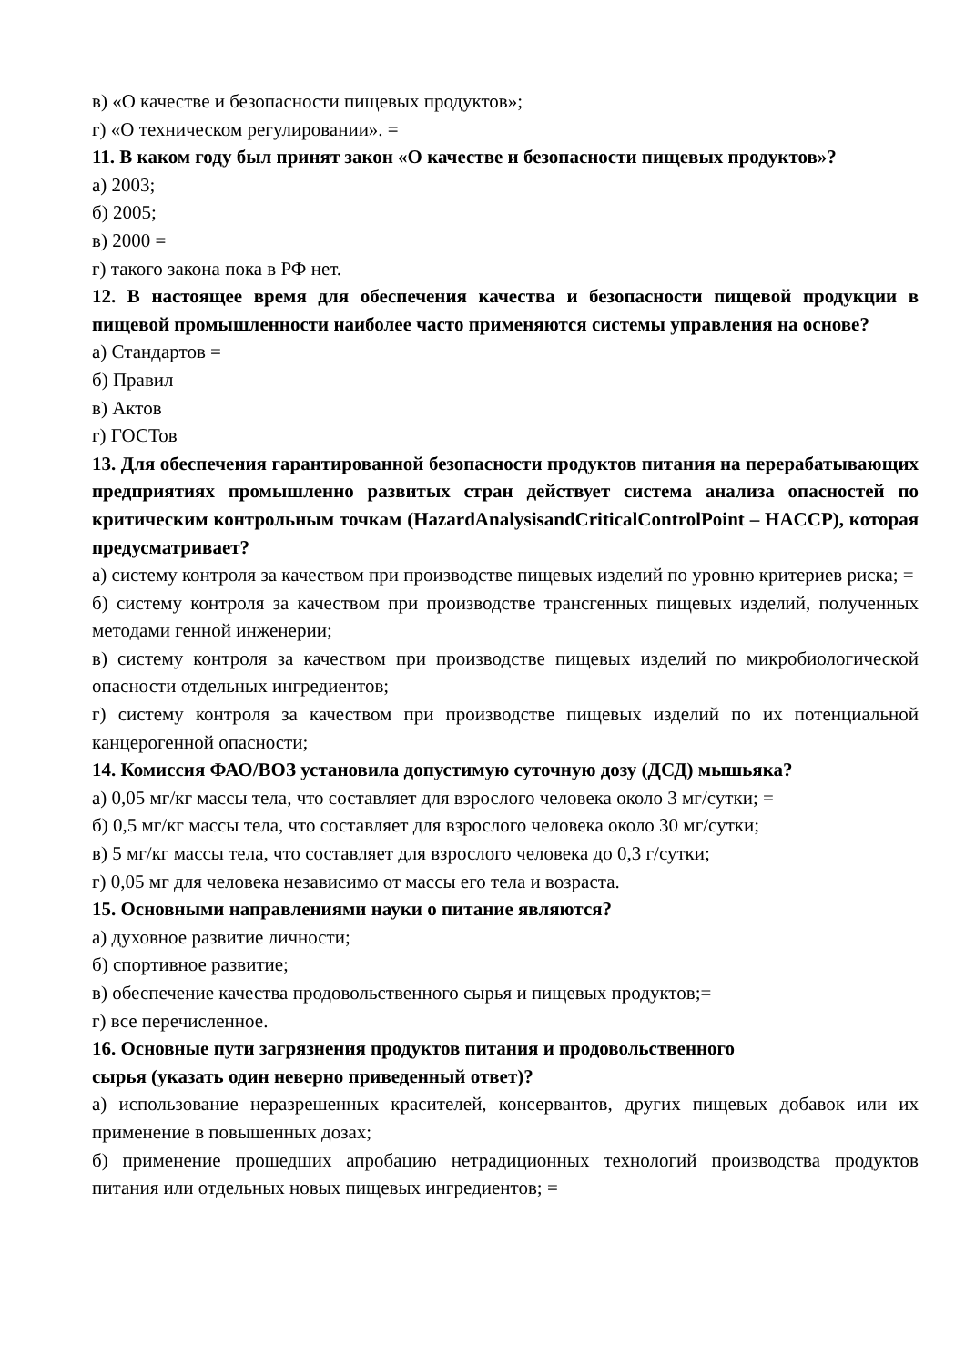в) «О качестве и безопасности пищевых продуктов»;
г) «О техническом регулировании». =
11. В каком году был принят закон «О качестве и безопасности пищевых продуктов»?
а) 2003;
б) 2005;
в) 2000 =
г) такого закона пока в РФ нет.
12. В настоящее время для обеспечения качества и безопасности пищевой продукции в пищевой промышленности наиболее часто применяются системы управления на основе?
а) Стандартов =
б) Правил
в) Актов
г) ГОСТов
13. Для обеспечения гарантированной безопасности продуктов питания на перерабатывающих предприятиях промышленно развитых стран действует система анализа опасностей по критическим контрольным точкам (HazardAnalysisandCriticalControlPoint – HACCP), которая предусматривает?
а) систему контроля за качеством при производстве пищевых изделий по уровню критериев риска; =
б) систему контроля за качеством при производстве трансгенных пищевых изделий, полученных методами генной инженерии;
в) систему контроля за качеством при производстве пищевых изделий по микробиологической опасности отдельных ингредиентов;
г) систему контроля за качеством при производстве пищевых изделий по их потенциальной канцерогенной опасности;
14. Комиссия ФАО/ВОЗ установила допустимую суточную дозу (ДСД) мышьяка?
а) 0,05 мг/кг массы тела, что составляет для взрослого человека около 3 мг/сутки; =
б) 0,5 мг/кг массы тела, что составляет для взрослого человека около 30 мг/сутки;
в) 5 мг/кг массы тела, что составляет для взрослого человека до 0,3 г/сутки;
г) 0,05 мг для человека независимо от массы его тела и возраста.
15. Основными направлениями науки о питание являются?
а) духовное развитие личности;
б) спортивное развитие;
в) обеспечение качества продовольственного сырья и пищевых продуктов;=
г) все перечисленное.
16. Основные пути загрязнения продуктов питания и продовольственного
сырья (указать один неверно приведенный ответ)?
а) использование неразрешенных красителей, консервантов, других пищевых добавок или их применение в повышенных дозах;
б) применение прошедших апробацию нетрадиционных технологий производства продуктов питания или отдельных новых пищевых ингредиентов; =